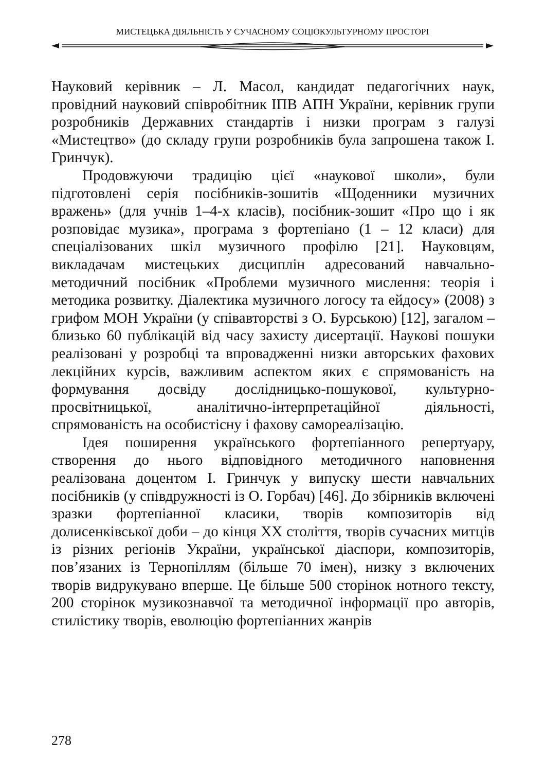МИСТЕЦЬКА ДІЯЛЬНІСТЬ У СУЧАСНОМУ СОЦІОКУЛЬТУРНОМУ ПРОСТОРІ
Науковий керівник – Л. Масол, кандидат педагогічних наук, провідний науковий співробітник ІПВ АПН України, керівник групи розробників Державних стандартів і низки програм з галузі «Мистецтво» (до складу групи розробників була запрошена також І. Гринчук).
Продовжуючи традицію цієї «наукової школи», були підготовлені серія посібників-зошитів «Щоденники музичних вражень» (для учнів 1–4-х класів), посібник-зошит «Про що і як розповідає музика», програма з фортепіано (1 – 12 класи) для спеціалізованих шкіл музичного профілю [21]. Науковцям, викладачам мистецьких дисциплін адресований навчально-методичний посібник «Проблеми музичного мислення: теорія і методика розвитку. Діалектика музичного логосу та ейдосу» (2008) з грифом МОН України (у співавторстві з О. Бурською) [12], загалом – близько 60 публікацій від часу захисту дисертації. Наукові пошуки реалізовані у розробці та впровадженні низки авторських фахових лекційних курсів, важливим аспектом яких є спрямованість на формування досвіду дослідницько-пошукової, культурно-просвітницької, аналітично-інтерпретаційної діяльності, спрямованість на особистісну і фахову самореалізацію.
Ідея поширення українського фортепіанного репертуару, створення до нього відповідного методичного наповнення реалізована доцентом І. Гринчук у випуску шести навчальних посібників (у співдружності із О. Горбач) [46]. До збірників включені зразки фортепіанної класики, творів композиторів від долисенківської доби – до кінця ХХ століття, творів сучасних митців із різних регіонів України, української діаспори, композиторів, пов’язаних із Тернопіллям (більше 70 імен), низку з включених творів видрукувано вперше. Це більше 500 сторінок нотного тексту, 200 сторінок музикознавчої та методичної інформації про авторів, стилістику творів, еволюцію фортепіанних жанрів
278